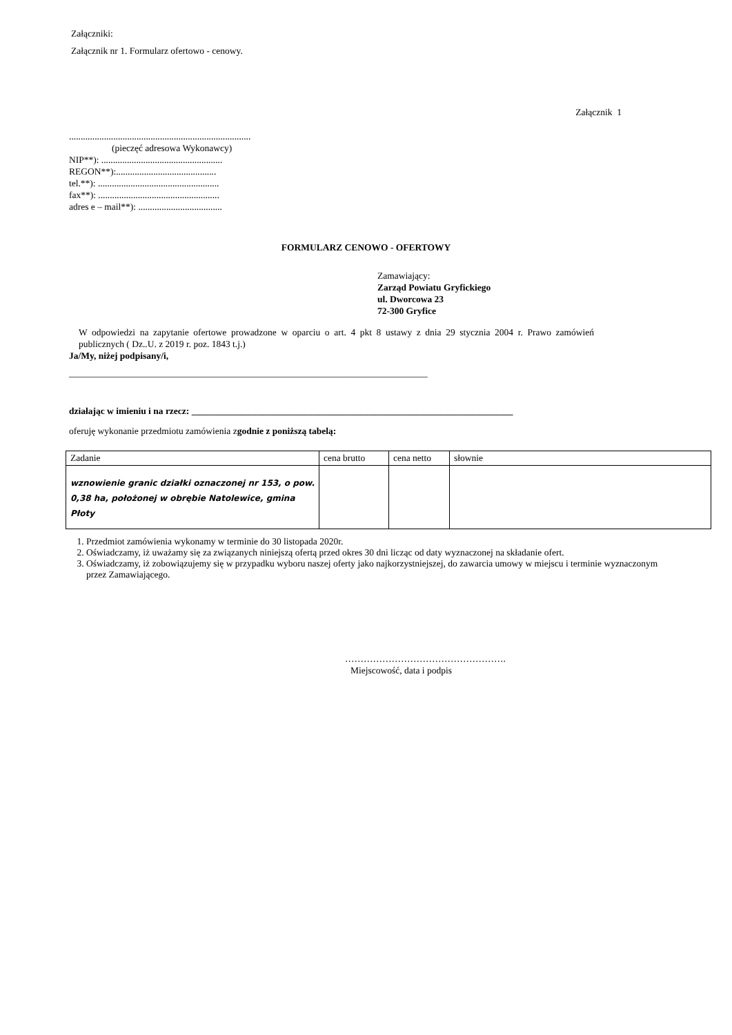Załączniki:
Załącznik nr 1. Formularz ofertowo - cenowy.
Załącznik 1
..............................................................................
(pieczęć adresowa Wykonawcy)
NIP**): ....................................................
REGON**):...........................................
tel.**): ....................................................
fax**): ....................................................
adres e – mail**): ....................................
FORMULARZ CENOWO - OFERTOWY
Zamawiający:
Zarząd Powiatu Gryfickiego
ul. Dworcowa 23
72-300 Gryfice
W odpowiedzi na zapytanie ofertowe prowadzone w oparciu o art. 4 pkt 8 ustawy z dnia 29 stycznia 2004 r. Prawo zamówień publicznych ( Dz..U. z 2019 r. poz. 1843 t.j.)
Ja/My, niżej podpisany/i,
_____________________________________________________________________________
działając w imieniu i na rzecz: _____________________________________________________________________
oferuję wykonanie przedmiotu zamówienia zgodnie z poniższą tabelą:
| Zadanie | cena brutto | cena netto | słownie |
| wznowienie granic działki oznaczonej nr 153, o pow. 0,38 ha, położonej w obrębie Natolewice, gmina Płoty | | | |
1. Przedmiot zamówienia wykonamy w terminie do 30 listopada 2020r.
2. Oświadczamy, iż uważamy się za związanych niniejszą ofertą przed okres 30 dni licząc od daty wyznaczonej na składanie ofert.
3. Oświadczamy, iż zobowiązujemy się w przypadku wyboru naszej oferty jako najkorzystniejszej, do zawarcia umowy w miejscu i terminie wyznaczonym przez Zamawiającego.
…………………………………………….
Miejscowość, data i podpis